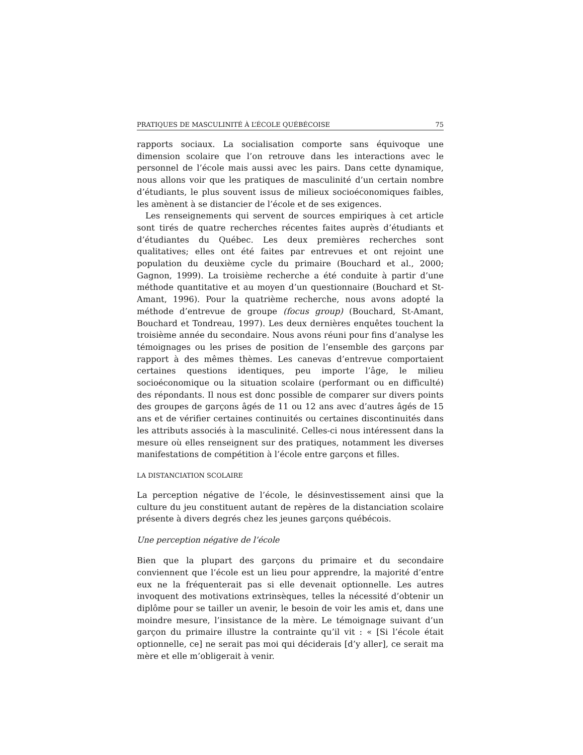PRATIQUES DE MASCULINITÉ À L’ÉCOLE QUÉBÉCOISE 75
rapports sociaux. La socialisation comporte sans équivoque une dimension scolaire que l’on retrouve dans les interactions avec le personnel de l’école mais aussi avec les pairs. Dans cette dynamique, nous allons voir que les pratiques de masculinité d’un certain nombre d’étudiants, le plus souvent issus de milieux socioéconomiques faibles, les amènent à se distancier de l’école et de ses exigences.
Les renseignements qui servent de sources empiriques à cet article sont tirés de quatre recherches récentes faites auprès d’étudiants et d’étudiantes du Québec. Les deux premières recherches sont qualitatives; elles ont été faites par entrevues et ont rejoint une population du deuxième cycle du primaire (Bouchard et al., 2000; Gagnon, 1999). La troisième recherche a été conduite à partir d’une méthode quantitative et au moyen d’un questionnaire (Bouchard et St-Amant, 1996). Pour la quatrième recherche, nous avons adopté la méthode d’entrevue de groupe (focus group) (Bouchard, St-Amant, Bouchard et Tondreau, 1997). Les deux dernières enquêtes touchent la troisième année du secondaire. Nous avons réuni pour fins d’analyse les témoignages ou les prises de position de l’ensemble des garçons par rapport à des mêmes thèmes. Les canevas d’entrevue comportaient certaines questions identiques, peu importe l’âge, le milieu socioéconomique ou la situation scolaire (performant ou en difficulté) des répondants. Il nous est donc possible de comparer sur divers points des groupes de garçons âgés de 11 ou 12 ans avec d’autres âgés de 15 ans et de vérifier certaines continuités ou certaines discontinuités dans les attributs associés à la masculinité. Celles-ci nous intéressent dans la mesure où elles renseignent sur des pratiques, notamment les diverses manifestations de compétition à l’école entre garçons et filles.
LA DISTANCIATION SCOLAIRE
La perception négative de l’école, le désinvestissement ainsi que la culture du jeu constituent autant de repères de la distanciation scolaire présente à divers degrés chez les jeunes garçons québécois.
Une perception négative de l’école
Bien que la plupart des garçons du primaire et du secondaire conviennent que l’école est un lieu pour apprendre, la majorité d’entre eux ne la fréquenterait pas si elle devenait optionnelle. Les autres invoquent des motivations extrinsèques, telles la nécessité d’obtenir un diplôme pour se tailler un avenir, le besoin de voir les amis et, dans une moindre mesure, l’insistance de la mère. Le témoignage suivant d’un garçon du primaire illustre la contrainte qu’il vit : « [Si l’école était optionnelle, ce] ne serait pas moi qui déciderais [d’y aller], ce serait ma mère et elle m’obligerait à venir.